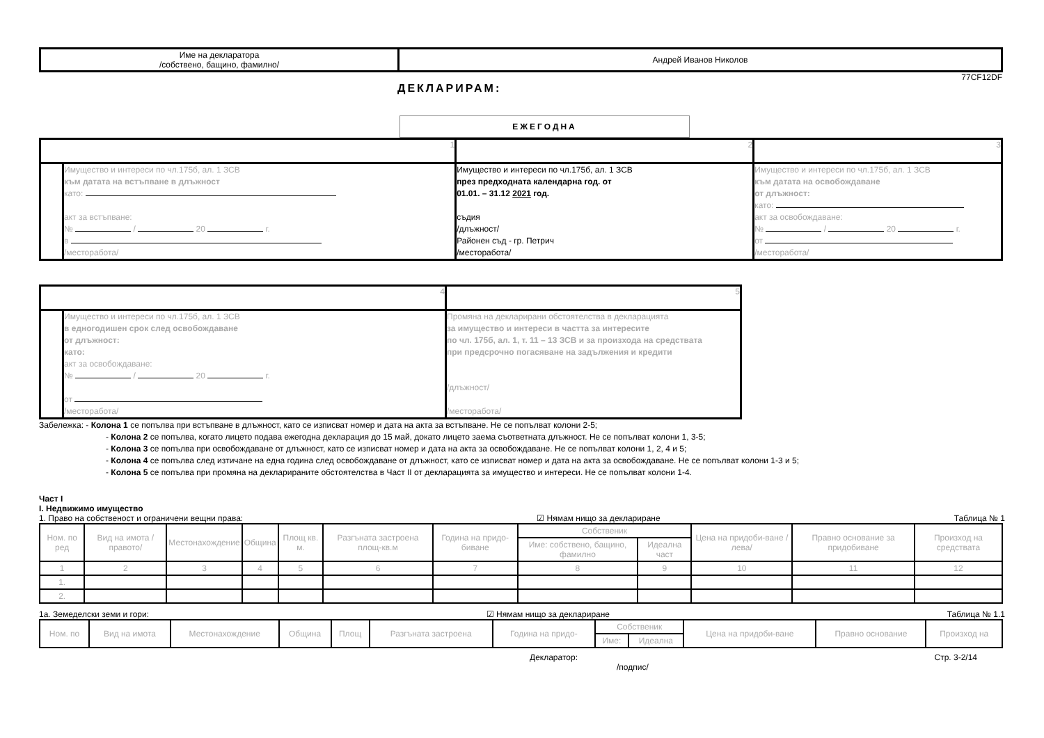| Име на декларатора /собствено, бащино, фамилно/ | Андрей Иванов Николов |
77CF12DF
ДЕКЛАРИРАМ:
ЕЖЕГОДНА
| 1 | | 2 | 3 |
| | Имущество и интереси по чл.175б, ал. 1 ЗСВ към датата на встъпване в длъжност като: акт за встъпване: № / 20 г. в /месторабота/ | Имущество и интереси по чл.175б, ал. 1 ЗСВ през предходната календарна год. от 01.01. – 31.12 2021 год. съдия /длъжност/ Районен съд - гр. Петрич /месторабота/ | Имущество и интереси по чл.175б, ал. 1 ЗСВ към датата на освобождаване от длъжност: като: акт за освобождаване: № / 20 г. от /месторабота/ |
| 4 | | 5 |
| | Имущество и интереси по чл.175б, ал. 1 ЗСВ в едногодишен срок след освобождаване от длъжност: като: акт за освобождаване: № / 20 г. от /месторабота/ | Промяна на декларирани обстоятелства в декларацията за имущество и интереси в частта за интересите по чл. 175б, ал. 1, т. 11 – 13 ЗСВ и за произхода на средствата при предсрочно погасяване на задължения и кредити /длъжност/ /месторабота/ |
Забележка: - Колона 1 се попълва при встъпване в длъжност, като се изписват номер и дата на акта за встъпване. Не се попълват колони 2-5;
- Колона 2 се попълва, когато лицето подава ежегодна декларация до 15 май, докато лицето заема съответната длъжност. Не се попълват колони 1, 3-5;
- Колона 3 се попълва при освобождаване от длъжност, като се изписват номер и дата на акта за освобождаване. Не се попълват колони 1, 2, 4 и 5;
- Колона 4 се попълва след изтичане на една година след освобождаване от длъжност, като се изписват номер и дата на акта за освобождаване. Не се попълват колони 1-3 и 5;
- Колона 5 се попълва при промяна на декларираните обстоятелства в Част II от декларацията за имущество и интереси. Не се попълват колони 1-4.
Част I
I. Недвижимо имущество
1. Право на собственост и ограничени вещни права: ☑ Нямам нищо за деклариране Таблица № 1
| Ном. по ред | Вид на имота /правото/ | Местонахождение | Община | Площ кв. м. | Разгъната застроена площ-кв.м | Година на придо-биване | Собственик | | Цена на придоби-ване /лева/ | Правно основание за придобиване | Произход на средствата |
| --- | --- | --- | --- | --- | --- | --- | --- | --- | --- | --- | --- |
| | | | | | | | Име: собствено, бащино, фамилно | Идеална част | | | |
| 1 | 2 | 3 | 4 | 5 | 6 | 7 | 8 | 9 | 10 | 11 | 12 |
| 1. | | | | | | | | | | | |
| 2. | | | | | | | | | | | |
1а. Земеделски земи и гори: ☑ Нямам нищо за деклариране Таблица № 1.1
| Ном. по | Вид на имота | Местонахождение | Община | Площ | Разгъната застроена | Година на придо- | Собственик | | Цена на придоби-ване | Правно основание | Произход на |
| --- | --- | --- | --- | --- | --- | --- | --- | --- | --- | --- | --- |
| | | | | | | | Име: | Идеална | | | |
Декларатор:
/подпис/ Стр. 3-2/14